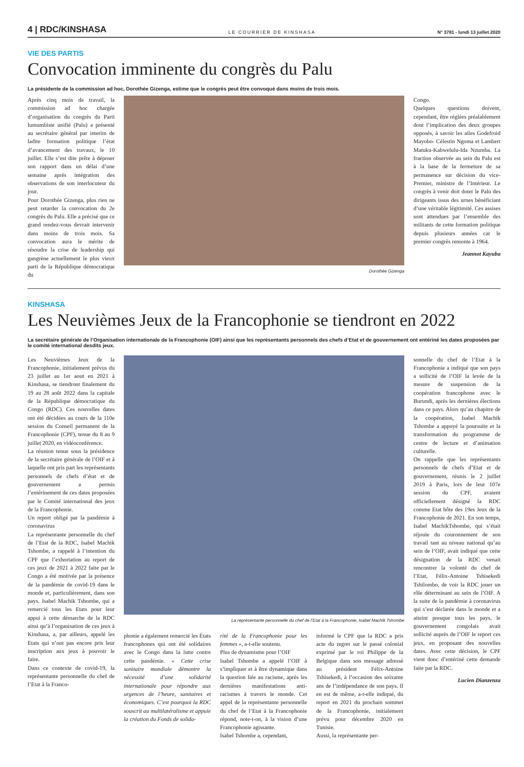4 | RDC/KINSHASA LE COURRIER DE KINSHASA N° 3781 - lundi 13 juillet 2020
VIE DES PARTIS
Convocation imminente du congrès du Palu
La présidente de la commission ad hoc, Dorothée Gizenga, estime que le congrès peut être convoqué dans moins de trois mois.
Après cinq mois de travail, la commission ad hoc chargée d’organisation du congrès du Parti lumumbiste unifié (Palu) a présenté au secrétaire général par interim de ladite formation politique l’état d’avancement des travaux, le 10 juillet. Elle s’est dite prête à déposer son rapport dans un délai d’une semaine après intégration des observations de son interlocuteur du jour.
Pour Dorothée Gizenga, plus rien ne peut retarder la convocation du 2e congrès du Palu. Elle a précisé que ce grand rendez-vous devrait intervenir dans moins de trois mois. Sa convocation aura le mérite de résoudre la crise de leadership qui gangrène actuellement le plus vieux parti de la République démocratique du
Dorothée Gizenga
Congo.
Quelques questions doivent, cependant, être réglées préalablement dont l’implication des deux groupes opposés, à savoir les ailes Godefroid Mayobo- Célestin Ngoma et Lambert Matuku-Kabwelulu-Ida Nzumba. La fraction observée au sein du Palu est à la base de la fermeture de sa permanence sur décision du vice-Premier, ministre de l’Intérieur. Le congrès à venir doit doter le Palu des dirigeants issus des urnes bénéficiant d’une véritable légitimité. Ces assises sont attendues par l’ensemble des militants de cette formation politique depuis plusieurs années car le premier congrès remonte à 1964.
Jeannot Kayuba
KINSHASA
Les Neuvièmes Jeux de la Francophonie se tiendront en 2022
La secrétaire générale de l’Organisation internationale de la Francophonie (OIF) ainsi que les représentants personnels des chefs d’Etat et de gouvernement ont entériné les dates proposées par le comité international desdits jeux.
Les Neuvièmes Jeux de la Francophonie, initialement prévus du 23 juillet au 1er aout en 2021 à Kinshasa, se tiendront finalement du 19 au 28 août 2022 dans la capitale de la République démocratique du Congo (RDC). Ces nouvelles dates ont été décidées au cours de la 110e session du Conseil permanent de la Francophonie (CPF), tenue du 8 au 9 juillet 2020, en vidéoconférence.
La réunion tenue sous la présidence de la secrétaire générale de l’OIF et à laquelle ont pris part les représentants personnels de chefs d’état et de gouvernement a permis l’entérinement de ces dates proposées par le Comité international des jeux de la Francophonie.
Un report obligé par la pandémie à coronavirus
La représentante personnelle du chef de l’Etat de la RDC, Isabel Machik Tshombe, a rappelé à l’intention du CPF que l’exhortation au report de ces jeux de 2021 à 2022 faite par le Congo a été motivée par la présence de la pandémie de covid-19 dans le monde et, particulièrement, dans son pays. Isabel Machik Tshombe, qui a remercié tous les Etats pour leur appui à cette démarche de la RDC ainsi qu’à l’organisation de ces jeux à Kinshasa, a, par ailleurs, appelé les Etats qui n’ont pas encore pris leur inscription aux jeux à pouvoir le faire.
Dans ce contexte de covid-19, la représentante personnelle du chef de l’Etat à la Franco-
La représentante personnelle du chef de l’Etat à la Francophonie, Isabel Machik Tshombe
phonie a également remercié les États francophones qui ont été solidaires avec le Congo dans la lutte contre cette pandémie. « Cette crise sanitaire mondiale démontre la nécessité d’une solidarité internationale pour répondre aux urgences de l’heure, sanitaires et économiques. C’est pourquoi la RDC souscrit au multilatéralisme et appuie la création du Fonds de solida-
rité de la Francophonie pour les femmes », a-t-elle soutenu.
Plus de dynamisme pour l’OIF
Isabel Tshombe a appelé l’OIF à s’impliquer et à être dynamique dans la question liée au racisme, après les dernières manifestations anti-racismes à travers le monde. Cet appel de la représentante personnelle du chef de l’Etat à la Francophonie répond, note-t-on, à la vision d’une Francophonie agissante.
Isabel Tshombe a, cependant,
informé le CPF que la RDC a pris acte du regret sur le passé colonial exprimé par le roi Philippe de la Belgique dans son message adressé au président Félix-Antoine Tshisekedi, à l’occasion des soixante ans de l’indépendance de son pays. Il en est de même, a-t-elle indiqué, du report en 2021 du prochain sommet de la Francophonie, initialement prévu pour décembre 2020 en Tunisie.
Aussi, la représentante per-
sonnelle du chef de l’Etat à la Francophonie a indiqué que son pays a sollicité de l’OIF la levée de la mesure de suspension de la coopération francophone avec le Burundi, après les dernières élections dans ce pays. Alors qu’au chapitre de la coopération, Isabel Machik Tshombe a appuyé la poursuite et la transformation du programme de centre de lecture et d’animation culturelle.
On rappelle que les représentants personnels de chefs d’Etat et de gouvernement, réunis le 2 juillet 2019 à Paris, lors de leur 107e session du CPF, avaient officiellement désigné la RDC comme Etat hôte des 19es Jeux de la Francophonie de 2021. En son temps, Isabel MachikTshombe, qui s’était réjouie du couronnement de son travail tant au niveau national qu’au sein de l’OIF, avait indiqué que cette désignation de la RDC venait rencontrer la volonté du chef de l’Etat, Félix-Antoine Tshisekedi Tshilombo, de voir la RDC jouer un rôle déterminant au sein de l’OIF. A la suite de la pandémie à coronavirus qui s’est déclarée dans le monde et a atteint presque tous les pays, le gouvernement congolais avait sollicité auprès de l’OIF le report ces jeux, en proposant des nouvelles dates. Avec cette décision, le CPF vient donc d’entériné cette demande faite par la RDC.
Lucien Dianzenza